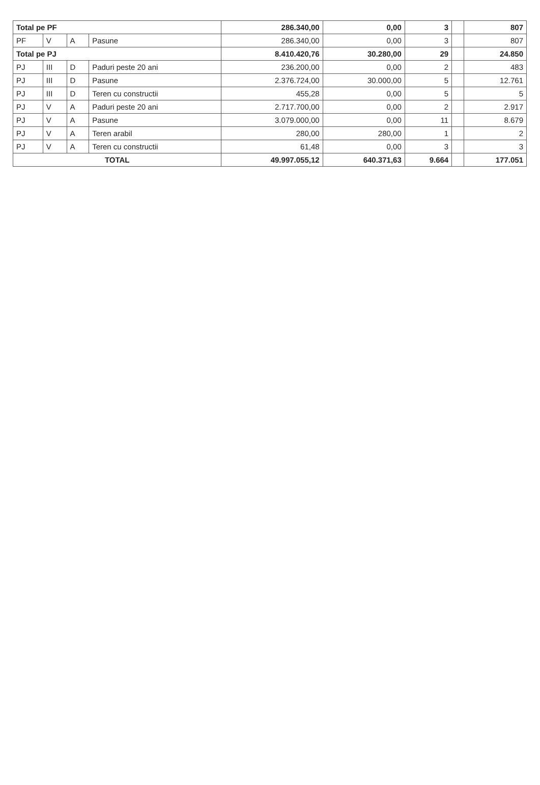| Total pe PF | | | | 286.340,00 | 0,00 | 3 | | 807 |
| PF | V | A | Pasune | 286.340,00 | 0,00 | 3 | | 807 |
| Total pe PJ | | | | 8.410.420,76 | 30.280,00 | 29 | | 24.850 |
| PJ | III | D | Paduri peste 20 ani | 236.200,00 | 0,00 | 2 | | 483 |
| PJ | III | D | Pasune | 2.376.724,00 | 30.000,00 | 5 | | 12.761 |
| PJ | III | D | Teren cu constructii | 455,28 | 0,00 | 5 | | 5 |
| PJ | V | A | Paduri peste 20 ani | 2.717.700,00 | 0,00 | 2 | | 2.917 |
| PJ | V | A | Pasune | 3.079.000,00 | 0,00 | 11 | | 8.679 |
| PJ | V | A | Teren arabil | 280,00 | 280,00 | 1 | | 2 |
| PJ | V | A | Teren cu constructii | 61,48 | 0,00 | 3 | | 3 |
| TOTAL | | | | 49.997.055,12 | 640.371,63 | 9.664 | | 177.051 |